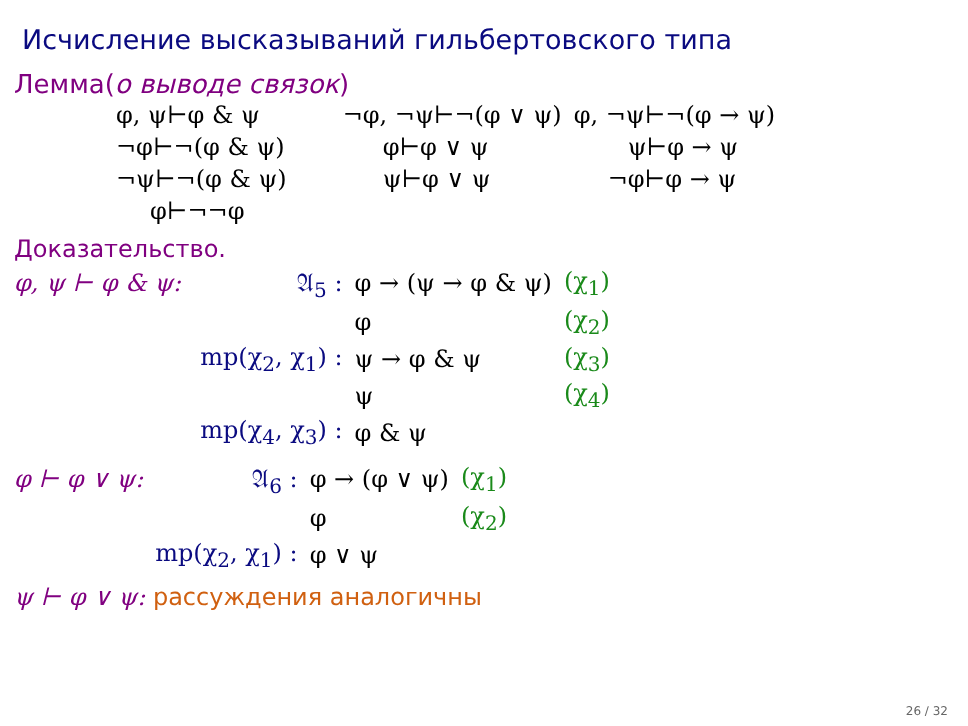Исчисление высказываний гильбертовского типа
Лемма(о выводе связок)
| φ, ψ⊢φ & ψ | ¬φ, ¬ψ⊢¬(φ ∨ ψ) | φ, ¬ψ⊢¬(φ → ψ) |
| ¬φ⊢¬(φ & ψ) | φ⊢φ ∨ ψ | ψ⊢φ → ψ |
| ¬ψ⊢¬(φ & ψ) | ψ⊢φ ∨ ψ | ¬φ⊢φ → ψ |
| φ⊢¬¬φ | | |
Доказательство.
| φ, ψ ⊢ φ & ψ: | 𝔄<sub>5</sub> : | φ → (ψ → φ & ψ) | (χ<sub>1</sub>) |
| | | φ | (χ<sub>2</sub>) |
| | mp(χ<sub>2</sub>, χ<sub>1</sub>) : | ψ → φ & ψ | (χ<sub>3</sub>) |
| | | ψ | (χ<sub>4</sub>) |
| | mp(χ<sub>4</sub>, χ<sub>3</sub>) : | φ & ψ | |
| φ ⊢ φ ∨ ψ: | 𝔄<sub>6</sub> : | φ → (φ ∨ ψ) | (χ<sub>1</sub>) |
| | | φ | (χ<sub>2</sub>) |
| | mp(χ<sub>2</sub>, χ<sub>1</sub>) : | φ ∨ ψ | |
ψ ⊢ φ ∨ ψ: рассуждения аналогичны
26 / 32